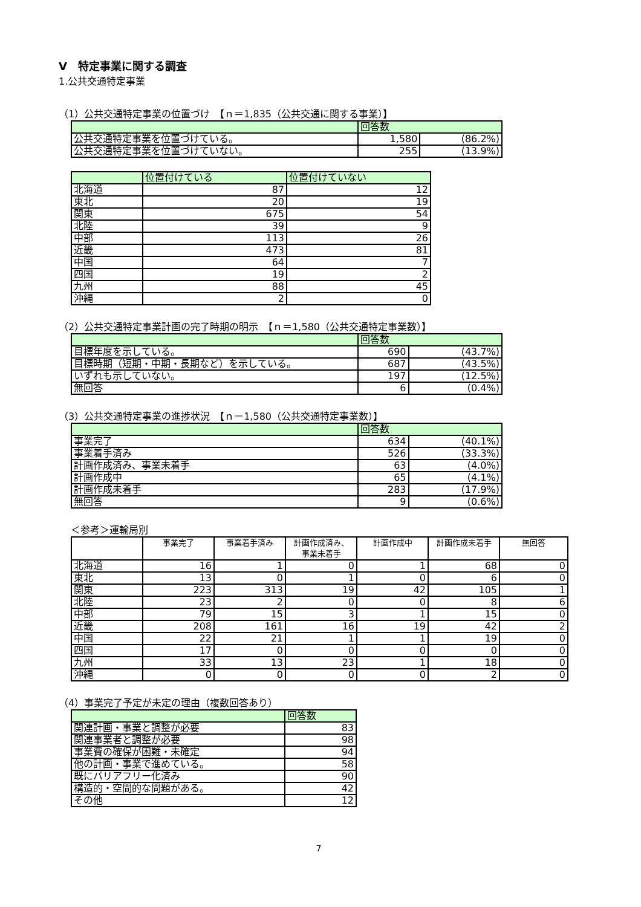Ⅴ　特定事業に関する調査
1.公共交通特定事業
（1）公共交通特定事業の位置づけ　【ｎ＝1,835（公共交通に関する事業）】
| | 回答数 | |
| --- | --- | --- |
| 公共交通特定事業を位置づけている。 | 1,580 | (86.2%) |
| 公共交通特定事業を位置づけていない。 | 255 | (13.9%) |
| | 位置付けている | 位置付けていない |
| --- | --- | --- |
| 北海道 | 87 | 12 |
| 東北 | 20 | 19 |
| 関東 | 675 | 54 |
| 北陸 | 39 | 9 |
| 中部 | 113 | 26 |
| 近畿 | 473 | 81 |
| 中国 | 64 | 7 |
| 四国 | 19 | 2 |
| 九州 | 88 | 45 |
| 沖縄 | 2 | 0 |
（2）公共交通特定事業計画の完了時期の明示　【ｎ＝1,580（公共交通特定事業数）】
| | 回答数 | |
| --- | --- | --- |
| 目標年度を示している。 | 690 | (43.7%) |
| 目標時期（短期・中期・長期など）を示している。 | 687 | (43.5%) |
| いずれも示していない。 | 197 | (12.5%) |
| 無回答 | 6 | (0.4%) |
（3）公共交通特定事業の進捗状況　【ｎ＝1,580（公共交通特定事業数）】
| | 回答数 | |
| --- | --- | --- |
| 事業完了 | 634 | (40.1%) |
| 事業着手済み | 526 | (33.3%) |
| 計画作成済み、事業未着手 | 63 | (4.0%) |
| 計画作成中 | 65 | (4.1%) |
| 計画作成未着手 | 283 | (17.9%) |
| 無回答 | 9 | (0.6%) |
＜参考＞運輸局別
| | 事業完了 | 事業着手済み | 計画作成済み、 事業未着手 | 計画作成中 | 計画作成未着手 | 無回答 |
| --- | --- | --- | --- | --- | --- | --- |
| 北海道 | 16 | 1 | 0 | 1 | 68 | 0 |
| 東北 | 13 | 0 | 1 | 0 | 6 | 0 |
| 関東 | 223 | 313 | 19 | 42 | 105 | 1 |
| 北陸 | 23 | 2 | 0 | 0 | 8 | 6 |
| 中部 | 79 | 15 | 3 | 1 | 15 | 0 |
| 近畿 | 208 | 161 | 16 | 19 | 42 | 2 |
| 中国 | 22 | 21 | 1 | 1 | 19 | 0 |
| 四国 | 17 | 0 | 0 | 0 | 0 | 0 |
| 九州 | 33 | 13 | 23 | 1 | 18 | 0 |
| 沖縄 | 0 | 0 | 0 | 0 | 2 | 0 |
（4）事業完了予定が未定の理由（複数回答あり）
| | 回答数 |
| --- | --- |
| 関連計画・事業と調整が必要 | 83 |
| 関連事業者と調整が必要 | 98 |
| 事業費の確保が困難・未確定 | 94 |
| 他の計画・事業で進めている。 | 58 |
| 既にバリアフリー化済み | 90 |
| 構造的・空間的な問題がある。 | 42 |
| その他 | 12 |
7